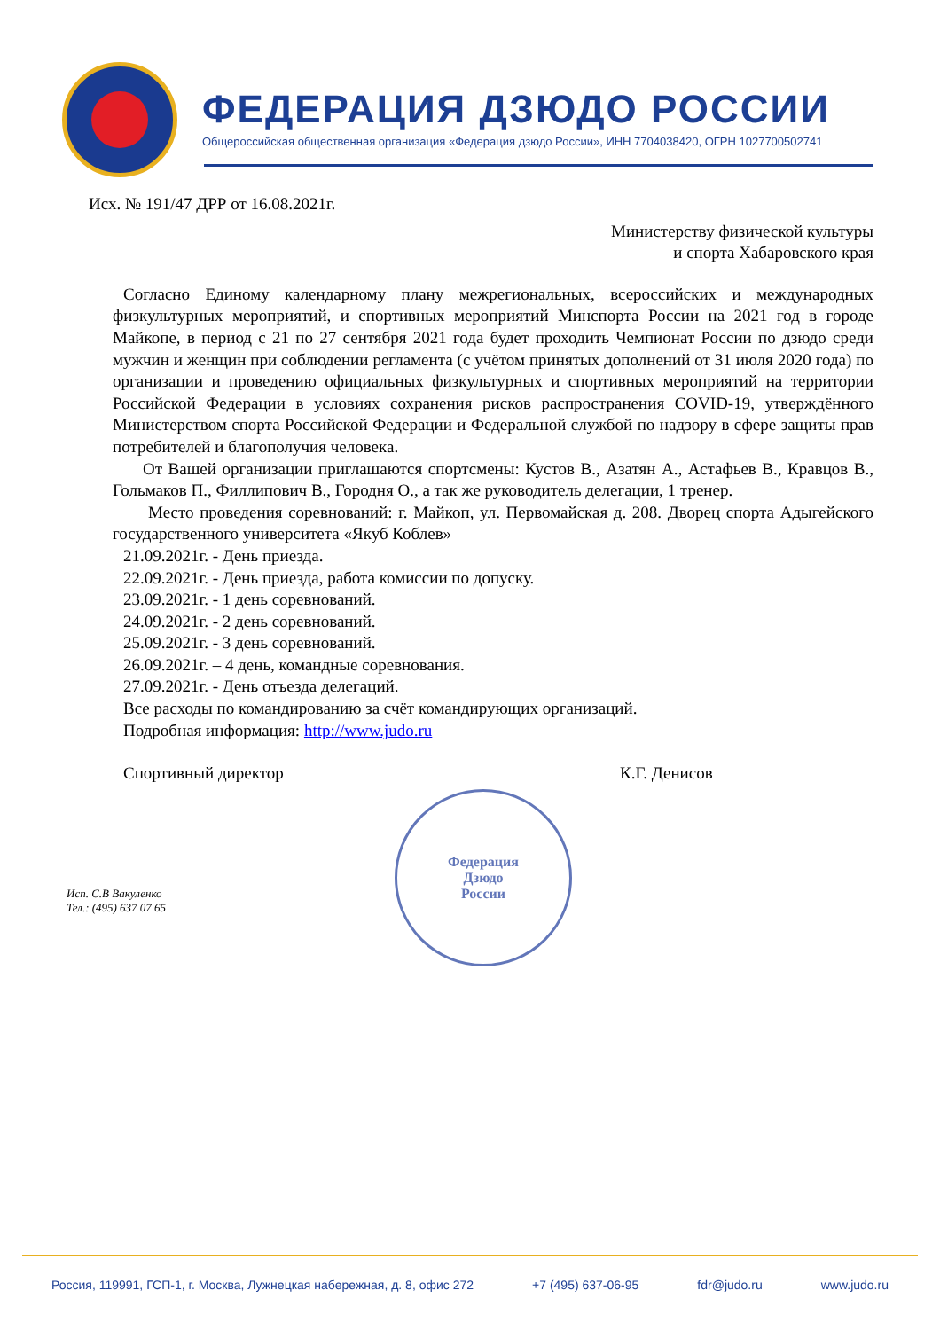ФЕДЕРАЦИЯ ДЗЮДО РОССИИ
Общероссийская общественная организация «Федерация дзюдо России», ИНН 7704038420, ОГРН 1027700502741
Исх. № 191/47 ДРР от 16.08.2021г.
Министерству физической культуры
и спорта Хабаровского края
Согласно Единому календарному плану межрегиональных, всероссийских и международных физкультурных мероприятий, и спортивных мероприятий Минспорта России на 2021 год в городе Майкопе, в период с 21 по 27 сентября 2021 года будет проходить Чемпионат России по дзюдо среди мужчин и женщин при соблюдении регламента (с учётом принятых дополнений от 31 июля 2020 года) по организации и проведению официальных физкультурных и спортивных мероприятий на территории Российской Федерации в условиях сохранения рисков распространения COVID-19, утверждённого Министерством спорта Российской Федерации и Федеральной службой по надзору в сфере защиты прав потребителей и благополучия человека.
От Вашей организации приглашаются спортсмены: Кустов В., Азатян А., Астафьев В., Кравцов В., Гольмаков П., Филлипович В., Городня О., а так же руководитель делегации, 1 тренер.
Место проведения соревнований: г. Майкоп, ул. Первомайская д. 208. Дворец спорта Адыгейского государственного университета «Якуб Коблев»
21.09.2021г. - День приезда.
22.09.2021г. - День приезда, работа комиссии по допуску.
23.09.2021г. - 1 день соревнований.
24.09.2021г. - 2 день соревнований.
25.09.2021г. - 3 день соревнований.
26.09.2021г. – 4 день, командные соревнования.
27.09.2021г. - День отъезда делегаций.
Все расходы по командированию за счёт командирующих организаций.
Подробная информация: http://www.judo.ru
Спортивный директор К.Г. Денисов
Исп. С.В Вакуленко
Тел.: (495) 637 07 65
Федерация
Дзюдо
России
Россия, 119991, ГСП-1, г. Москва, Лужнецкая набережная, д. 8, офис 272 +7 (495) 637-06-95 fdr@judo.ru www.judo.ru